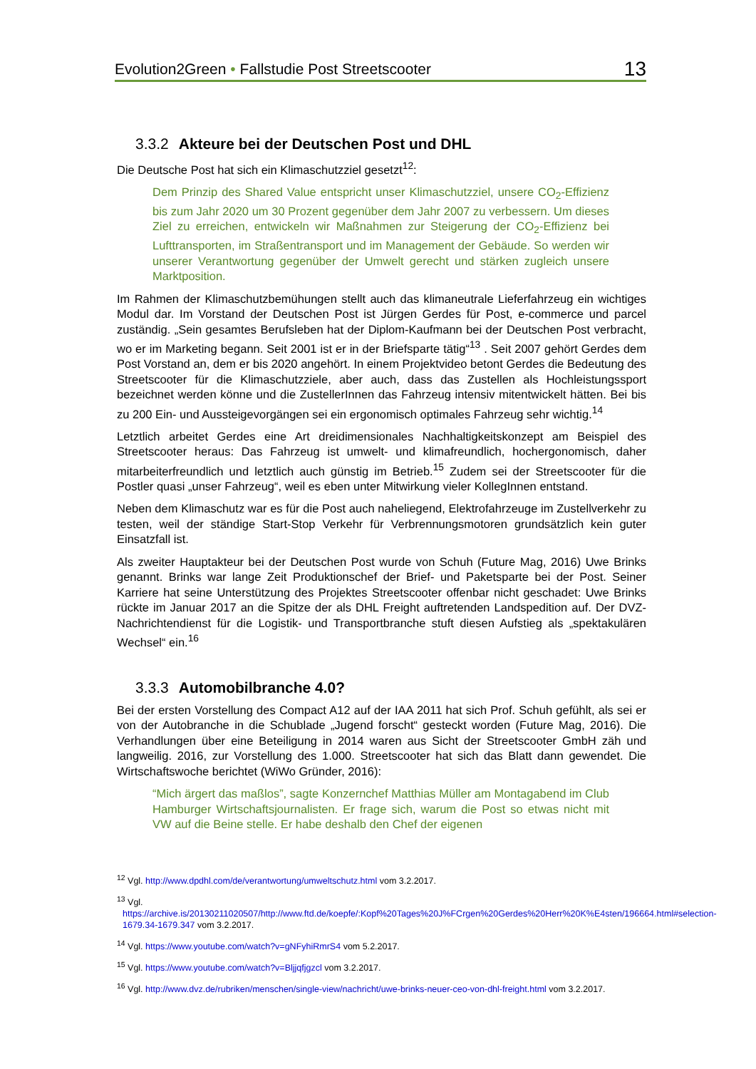Evolution2Green • Fallstudie Post Streetscooter 13
3.3.2 Akteure bei der Deutschen Post und DHL
Die Deutsche Post hat sich ein Klimaschutzziel gesetzt<sup>12</sup>:
Dem Prinzip des Shared Value entspricht unser Klimaschutzziel, unsere CO<sub>2</sub>-Effizienz bis zum Jahr 2020 um 30 Prozent gegenüber dem Jahr 2007 zu verbessern. Um dieses Ziel zu erreichen, entwickeln wir Maßnahmen zur Steigerung der CO<sub>2</sub>-Effizienz bei Lufttransporten, im Straßentransport und im Management der Gebäude. So werden wir unserer Verantwortung gegenüber der Umwelt gerecht und stärken zugleich unsere Marktposition.
Im Rahmen der Klimaschutzbemühungen stellt auch das klimaneutrale Lieferfahrzeug ein wichtiges Modul dar. Im Vorstand der Deutschen Post ist Jürgen Gerdes für Post, e-commerce und parcel zuständig. „Sein gesamtes Berufsleben hat der Diplom-Kaufmann bei der Deutschen Post verbracht, wo er im Marketing begann. Seit 2001 ist er in der Briefsparte tätig“<sup>13</sup> . Seit 2007 gehört Gerdes dem Post Vorstand an, dem er bis 2020 angehört. In einem Projektvideo betont Gerdes die Bedeutung des Streetscooter für die Klimaschutzziele, aber auch, dass das Zustellen als Hochleistungssport bezeichnet werden könne und die ZustellerInnen das Fahrzeug intensiv mitentwickelt hätten. Bei bis zu 200 Ein- und Aussteigevorgängen sei ein ergonomisch optimales Fahrzeug sehr wichtig.<sup>14</sup>
Letztlich arbeitet Gerdes eine Art dreidimensionales Nachhaltigkeitskonzept am Beispiel des Streetscooter heraus: Das Fahrzeug ist umwelt- und klimafreundlich, hochergonomisch, daher mitarbeiterfreundlich und letztlich auch günstig im Betrieb.<sup>15</sup> Zudem sei der Streetscooter für die Postler quasi „unser Fahrzeug“, weil es eben unter Mitwirkung vieler KollegInnen entstand.
Neben dem Klimaschutz war es für die Post auch naheliegend, Elektrofahrzeuge im Zustellverkehr zu testen, weil der ständige Start-Stop Verkehr für Verbrennungsmotoren grundsätzlich kein guter Einsatzfall ist.
Als zweiter Hauptakteur bei der Deutschen Post wurde von Schuh (Future Mag, 2016) Uwe Brinks genannt. Brinks war lange Zeit Produktionschef der Brief- und Paketsparte bei der Post. Seiner Karriere hat seine Unterstützung des Projektes Streetscooter offenbar nicht geschadet: Uwe Brinks rückte im Januar 2017 an die Spitze der als DHL Freight auftretenden Landspedition auf. Der DVZ-Nachrichtendienst für die Logistik- und Transportbranche stuft diesen Aufstieg als „spektakulären Wechsel“ ein.<sup>16</sup>
3.3.3 Automobilbranche 4.0?
Bei der ersten Vorstellung des Compact A12 auf der IAA 2011 hat sich Prof. Schuh gefühlt, als sei er von der Autobranche in die Schublade „Jugend forscht“ gesteckt worden (Future Mag, 2016). Die Verhandlungen über eine Beteiligung in 2014 waren aus Sicht der Streetscooter GmbH zäh und langweilig. 2016, zur Vorstellung des 1.000. Streetscooter hat sich das Blatt dann gewendet. Die Wirtschaftswoche berichtet (WiWo Gründer, 2016):
“Mich ärgert das maßlos”, sagte Konzernchef Matthias Müller am Montagabend im Club Hamburger Wirtschaftsjournalisten. Er frage sich, warum die Post so etwas nicht mit VW auf die Beine stelle. Er habe deshalb den Chef der eigenen
<sup>12</sup> Vgl. http://www.dpdhl.com/de/verantwortung/umweltschutz.html vom 3.2.2017.
<sup>13</sup> Vgl. https://archive.is/20130211020507/http://www.ftd.de/koepfe/:Kopf%20Tages%20J%FCrgen%20Gerdes%20Herr%20K%E4sten/196664.html#selection-1679.34-1679.347 vom 3.2.2017.
<sup>14</sup> Vgl. https://www.youtube.com/watch?v=gNFyhiRmrS4 vom 5.2.2017.
<sup>15</sup> Vgl. https://www.youtube.com/watch?v=Bljjqfjgzcl vom 3.2.2017.
<sup>16</sup> Vgl. http://www.dvz.de/rubriken/menschen/single-view/nachricht/uwe-brinks-neuer-ceo-von-dhl-freight.html vom 3.2.2017.